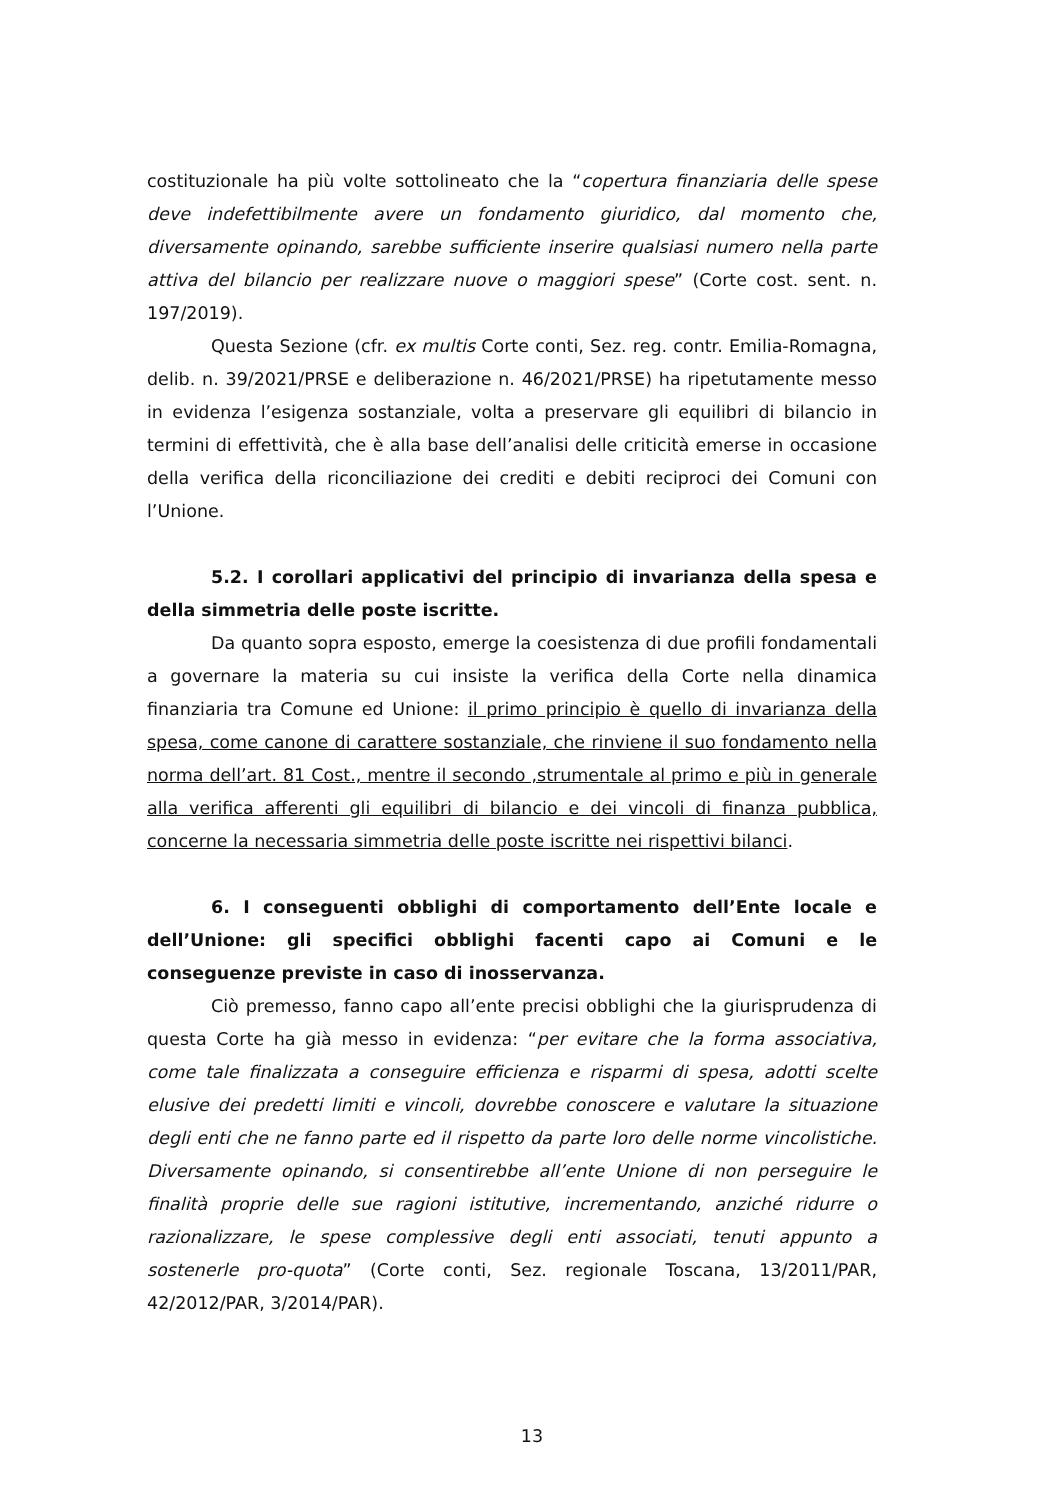costituzionale ha più volte sottolineato che la “copertura finanziaria delle spese deve indefettibilmente avere un fondamento giuridico, dal momento che, diversamente opinando, sarebbe sufficiente inserire qualsiasi numero nella parte attiva del bilancio per realizzare nuove o maggiori spese” (Corte cost. sent. n. 197/2019).
Questa Sezione (cfr. ex multis Corte conti, Sez. reg. contr. Emilia-Romagna, delib. n. 39/2021/PRSE e deliberazione n. 46/2021/PRSE) ha ripetutamente messo in evidenza l’esigenza sostanziale, volta a preservare gli equilibri di bilancio in termini di effettività, che è alla base dell’analisi delle criticità emerse in occasione della verifica della riconciliazione dei crediti e debiti reciproci dei Comuni con l’Unione.
5.2. I corollari applicativi del principio di invarianza della spesa e della simmetria delle poste iscritte.
Da quanto sopra esposto, emerge la coesistenza di due profili fondamentali a governare la materia su cui insiste la verifica della Corte nella dinamica finanziaria tra Comune ed Unione: il primo principio è quello di invarianza della spesa, come canone di carattere sostanziale, che rinviene il suo fondamento nella norma dell’art. 81 Cost., mentre il secondo ,strumentale al primo e più in generale alla verifica afferenti gli equilibri di bilancio e dei vincoli di finanza pubblica, concerne la necessaria simmetria delle poste iscritte nei rispettivi bilanci.
6. I conseguenti obblighi di comportamento dell’Ente locale e dell’Unione: gli specifici obblighi facenti capo ai Comuni e le conseguenze previste in caso di inosservanza.
Ciò premesso, fanno capo all’ente precisi obblighi che la giurisprudenza di questa Corte ha già messo in evidenza: “per evitare che la forma associativa, come tale finalizzata a conseguire efficienza e risparmi di spesa, adotti scelte elusive dei predetti limiti e vincoli, dovrebbe conoscere e valutare la situazione degli enti che ne fanno parte ed il rispetto da parte loro delle norme vincolistiche. Diversamente opinando, si consentirebbe all’ente Unione di non perseguire le finalità proprie delle sue ragioni istitutive, incrementando, anziché ridurre o razionalizzare, le spese complessive degli enti associati, tenuti appunto a sostenerle pro-quota” (Corte conti, Sez. regionale Toscana, 13/2011/PAR, 42/2012/PAR, 3/2014/PAR).
13